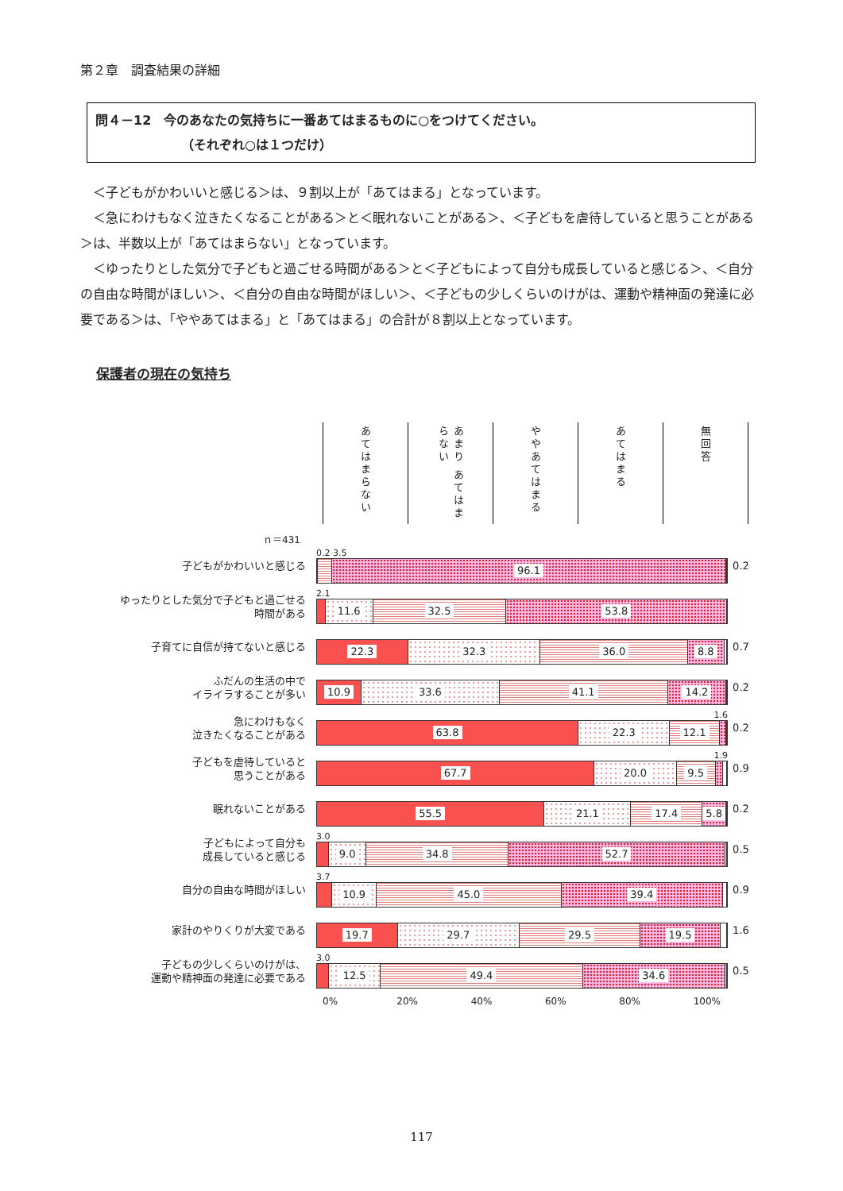第２章　調査結果の詳細
問４－12　今のあなたの気持ちに一番あてはまるものに○をつけてください。
（それぞれ○は１つだけ）
＜子どもがかわいいと感じる＞は、９割以上が「あてはまる」となっています。
＜急にわけもなく泣きたくなることがある＞と＜眠れないことがある＞、＜子どもを虐待していると思うことがある＞は、半数以上が「あてはまらない」となっています。
＜ゆったりとした気分で子どもと過ごせる時間がある＞と＜子どもによって自分も成長していると感じる＞、＜自分の自由な時間がほしい＞、＜自分の自由な時間がほしい＞、＜子どもの少しくらいのけがは、運動や精神面の発達に必要である＞は、「ややあてはまる」と「あてはまる」の合計が８割以上となっています。
保護者の現在の気持ち
あてはまらない
あまり あてはまらない
ややあてはまる
あてはまる
無回答
ｎ＝431
子どもがかわいいと感じる
0.2 3.5
96.1
0.2
ゆったりとした気分で子どもと過ごせる
時間がある
2.1
11.6 32.5 53.8
子育てに自信が持てないと感じる
22.3 32.3 36.0 8.8
0.7
ふだんの生活の中で
イライラすることが多い
10.9 33.6 41.1 14.2
0.2
急にわけもなく
泣きたくなることがある
1.6
63.8 22.3 12.1
0.2
子どもを虐待していると
思うことがある
1.9
67.7 20.0 9.5
0.9
眠れないことがある
55.5 21.1 17.4 5.8
0.2
子どもによって自分も
成長していると感じる
3.0
9.0 34.8 52.7
0.5
自分の自由な時間がほしい
3.7
10.9 45.0 39.4
0.9
家計のやりくりが大変である
19.7 29.7 29.5 19.5
1.6
子どもの少しくらいのけがは、
運動や精神面の発達に必要である
3.0
12.5 49.4 34.6
0.5
0% 20% 40% 60% 80% 100%
117